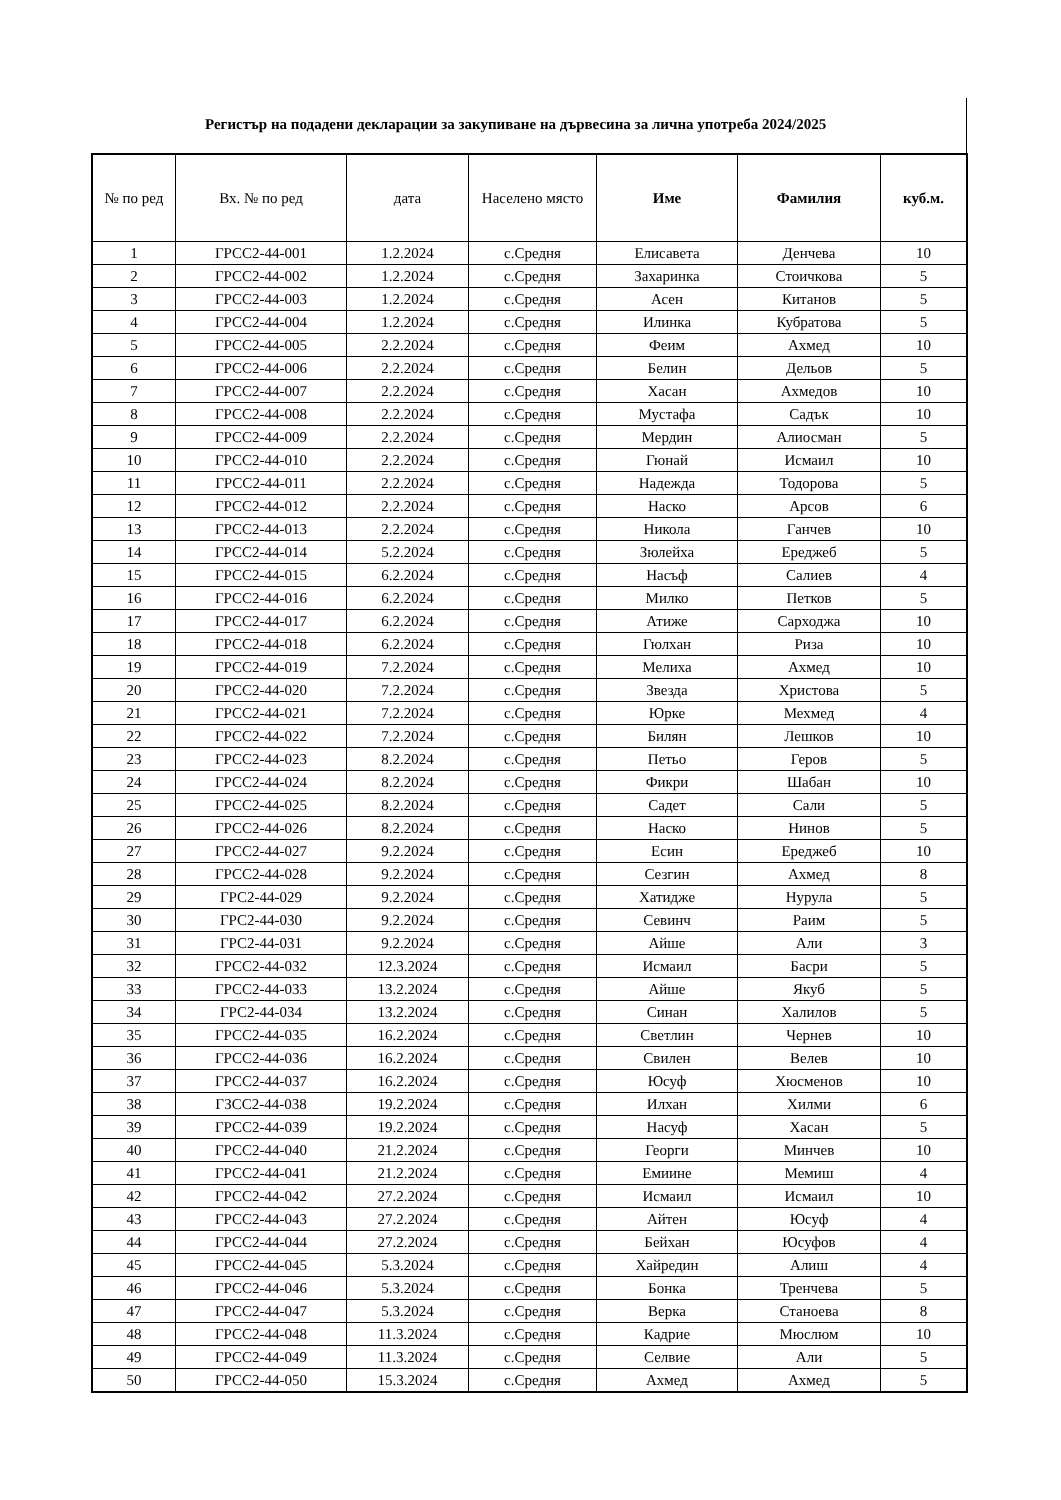Регистър на подадени декларации за закупиване на дървесина за лична употреба 2024/2025
| № по ред | Вх. № по ред | дата | Населено място | Име | Фамилия | куб.м. |
| --- | --- | --- | --- | --- | --- | --- |
| 1 | ГРСС2-44-001 | 1.2.2024 | с.Средня | Елисавета | Денчева | 10 |
| 2 | ГРСС2-44-002 | 1.2.2024 | с.Средня | Захаринка | Стоичкова | 5 |
| 3 | ГРСС2-44-003 | 1.2.2024 | с.Средня | Асен | Китанов | 5 |
| 4 | ГРСС2-44-004 | 1.2.2024 | с.Средня | Илинка | Кубратова | 5 |
| 5 | ГРСС2-44-005 | 2.2.2024 | с.Средня | Феим | Ахмед | 10 |
| 6 | ГРСС2-44-006 | 2.2.2024 | с.Средня | Белин | Дельов | 5 |
| 7 | ГРСС2-44-007 | 2.2.2024 | с.Средня | Хасан | Ахмедов | 10 |
| 8 | ГРСС2-44-008 | 2.2.2024 | с.Средня | Мустафа | Садък | 10 |
| 9 | ГРСС2-44-009 | 2.2.2024 | с.Средня | Мердин | Алиосман | 5 |
| 10 | ГРСС2-44-010 | 2.2.2024 | с.Средня | Гюнай | Исмаил | 10 |
| 11 | ГРСС2-44-011 | 2.2.2024 | с.Средня | Надежда | Тодорова | 5 |
| 12 | ГРСС2-44-012 | 2.2.2024 | с.Средня | Наско | Арсов | 6 |
| 13 | ГРСС2-44-013 | 2.2.2024 | с.Средня | Никола | Ганчев | 10 |
| 14 | ГРСС2-44-014 | 5.2.2024 | с.Средня | Зюлейха | Ереджеб | 5 |
| 15 | ГРСС2-44-015 | 6.2.2024 | с.Средня | Насъф | Салиев | 4 |
| 16 | ГРСС2-44-016 | 6.2.2024 | с.Средня | Милко | Петков | 5 |
| 17 | ГРСС2-44-017 | 6.2.2024 | с.Средня | Атиже | Сарходжа | 10 |
| 18 | ГРСС2-44-018 | 6.2.2024 | с.Средня | Гюлхан | Риза | 10 |
| 19 | ГРСС2-44-019 | 7.2.2024 | с.Средня | Мелиха | Ахмед | 10 |
| 20 | ГРСС2-44-020 | 7.2.2024 | с.Средня | Звезда | Христова | 5 |
| 21 | ГРСС2-44-021 | 7.2.2024 | с.Средня | Юрке | Мехмед | 4 |
| 22 | ГРСС2-44-022 | 7.2.2024 | с.Средня | Билян | Лешков | 10 |
| 23 | ГРСС2-44-023 | 8.2.2024 | с.Средня | Петьо | Геров | 5 |
| 24 | ГРСС2-44-024 | 8.2.2024 | с.Средня | Фикри | Шабан | 10 |
| 25 | ГРСС2-44-025 | 8.2.2024 | с.Средня | Садет | Сали | 5 |
| 26 | ГРСС2-44-026 | 8.2.2024 | с.Средня | Наско | Нинов | 5 |
| 27 | ГРСС2-44-027 | 9.2.2024 | с.Средня | Есин | Ереджеб | 10 |
| 28 | ГРСС2-44-028 | 9.2.2024 | с.Средня | Сезгин | Ахмед | 8 |
| 29 | ГРС2-44-029 | 9.2.2024 | с.Средня | Хатидже | Нурула | 5 |
| 30 | ГРС2-44-030 | 9.2.2024 | с.Средня | Севинч | Раим | 5 |
| 31 | ГРС2-44-031 | 9.2.2024 | с.Средня | Айше | Али | 3 |
| 32 | ГРСС2-44-032 | 12.3.2024 | с.Средня | Исмаил | Басри | 5 |
| 33 | ГРСС2-44-033 | 13.2.2024 | с.Средня | Айше | Якуб | 5 |
| 34 | ГРС2-44-034 | 13.2.2024 | с.Средня | Синан | Халилов | 5 |
| 35 | ГРСС2-44-035 | 16.2.2024 | с.Средня | Светлин | Чернев | 10 |
| 36 | ГРСС2-44-036 | 16.2.2024 | с.Средня | Свилен | Велев | 10 |
| 37 | ГРСС2-44-037 | 16.2.2024 | с.Средня | Юсуф | Хюсменов | 10 |
| 38 | ГЗСС2-44-038 | 19.2.2024 | с.Средня | Илхан | Хилми | 6 |
| 39 | ГРСС2-44-039 | 19.2.2024 | с.Средня | Насуф | Хасан | 5 |
| 40 | ГРСС2-44-040 | 21.2.2024 | с.Средня | Георги | Минчев | 10 |
| 41 | ГРСС2-44-041 | 21.2.2024 | с.Средня | Емиине | Мемиш | 4 |
| 42 | ГРСС2-44-042 | 27.2.2024 | с.Средня | Исмаил | Исмаил | 10 |
| 43 | ГРСС2-44-043 | 27.2.2024 | с.Средня | Айтен | Юсуф | 4 |
| 44 | ГРСС2-44-044 | 27.2.2024 | с.Средня | Бейхан | Юсуфов | 4 |
| 45 | ГРСС2-44-045 | 5.3.2024 | с.Средня | Хайредин | Алиш | 4 |
| 46 | ГРСС2-44-046 | 5.3.2024 | с.Средня | Бонка | Тренчева | 5 |
| 47 | ГРСС2-44-047 | 5.3.2024 | с.Средня | Верка | Станоева | 8 |
| 48 | ГРСС2-44-048 | 11.3.2024 | с.Средня | Кадрие | Мюслюм | 10 |
| 49 | ГРСС2-44-049 | 11.3.2024 | с.Средня | Селвие | Али | 5 |
| 50 | ГРСС2-44-050 | 15.3.2024 | с.Средня | Ахмед | Ахмед | 5 |